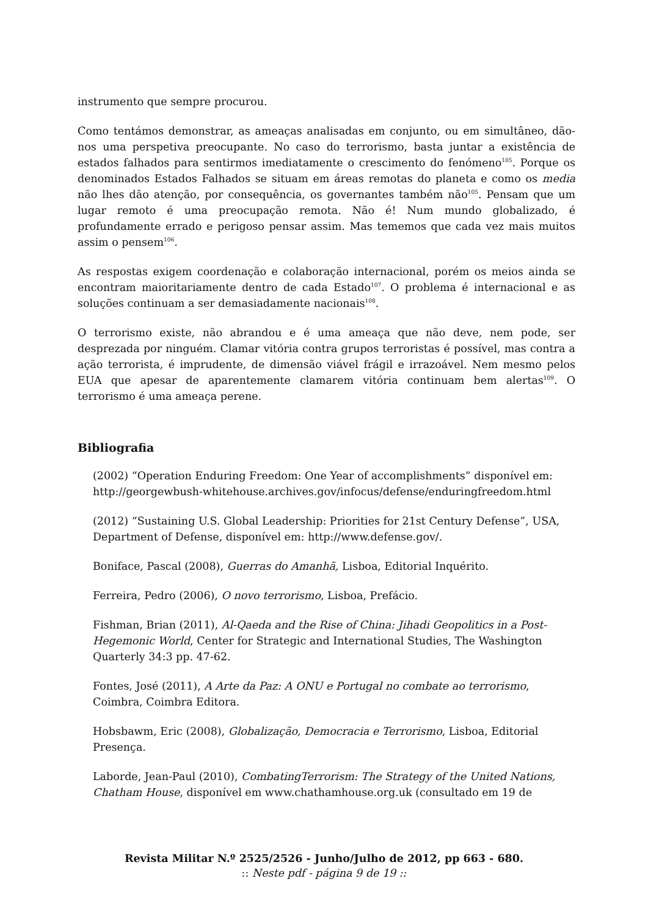instrumento que sempre procurou.
Como tentámos demonstrar, as ameaças analisadas em conjunto, ou em simultâneo, dão-nos uma perspetiva preocupante. No caso do terrorismo, basta juntar a existência de estados falhados para sentirmos imediatamente o crescimento do fenómeno<sup>105</sup>. Porque os denominados Estados Falhados se situam em áreas remotas do planeta e como os media não lhes dão atenção, por consequência, os governantes também não<sup>105</sup>. Pensam que um lugar remoto é uma preocupação remota. Não é! Num mundo globalizado, é profundamente errado e perigoso pensar assim. Mas tememos que cada vez mais muitos assim o pensem<sup>106</sup>.
As respostas exigem coordenação e colaboração internacional, porém os meios ainda se encontram maioritariamente dentro de cada Estado<sup>107</sup>. O problema é internacional e as soluções continuam a ser demasiadamente nacionais<sup>108</sup>.
O terrorismo existe, não abrandou e é uma ameaça que não deve, nem pode, ser desprezada por ninguém. Clamar vitória contra grupos terroristas é possível, mas contra a ação terrorista, é imprudente, de dimensão viável frágil e irrazoável. Nem mesmo pelos EUA que apesar de aparentemente clamarem vitória continuam bem alertas<sup>109</sup>. O terrorismo é uma ameaça perene.
Bibliografia
(2002) “Operation Enduring Freedom: One Year of accomplishments” disponível em: http://georgewbush-whitehouse.archives.gov/infocus/defense/enduringfreedom.html
(2012) “Sustaining U.S. Global Leadership: Priorities for 21st Century Defense”, USA, Department of Defense, disponível em: http://www.defense.gov/.
Boniface, Pascal (2008), Guerras do Amanhã, Lisboa, Editorial Inquérito.
Ferreira, Pedro (2006), O novo terrorismo, Lisboa, Prefácio.
Fishman, Brian (2011), Al-Qaeda and the Rise of China: Jihadi Geopolitics in a Post-Hegemonic World, Center for Strategic and International Studies, The Washington Quarterly 34:3 pp. 47-62.
Fontes, José (2011), A Arte da Paz: A ONU e Portugal no combate ao terrorismo, Coimbra, Coimbra Editora.
Hobsbawm, Eric (2008), Globalização, Democracia e Terrorismo, Lisboa, Editorial Presença.
Laborde, Jean-Paul (2010), CombatingTerrorism: The Strategy of the United Nations, Chatham House, disponível em www.chathamhouse.org.uk (consultado em 19 de
Revista Militar N.º 2525/2526 - Junho/Julho de 2012, pp 663 - 680.
:: Neste pdf - página 9 de 19 ::